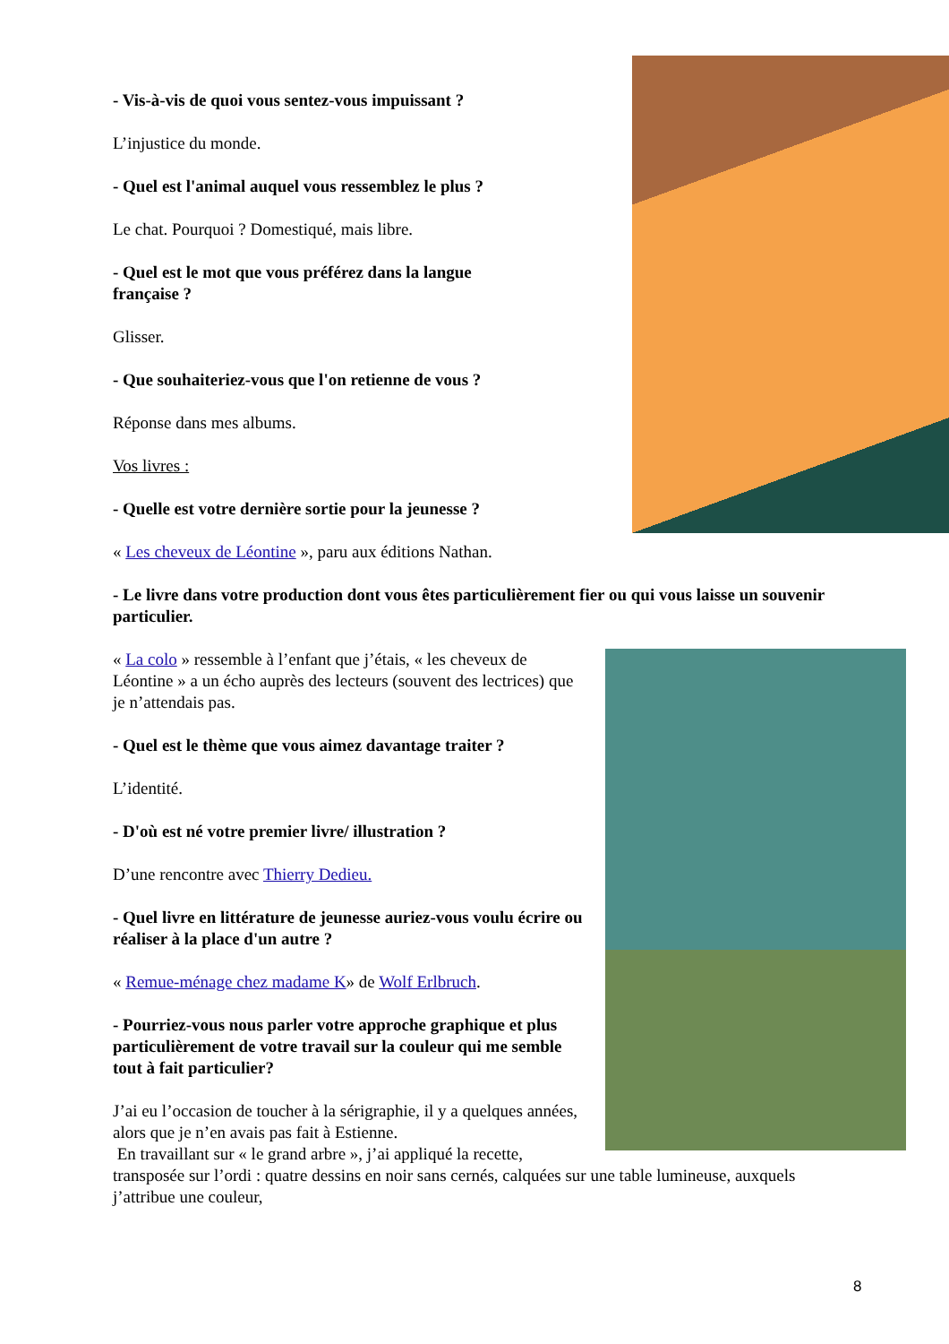- Vis-à-vis de quoi vous sentez-vous impuissant ?
L’injustice du monde.
- Quel est l'animal auquel vous ressemblez le plus ?
Le chat. Pourquoi ? Domestiqué, mais libre.
- Quel est le mot que vous préférez dans la langue
française ?
Glisser.
- Que souhaiteriez-vous que l'on retienne de vous ?
Réponse dans mes albums.
Vos livres :
- Quelle est votre dernière sortie pour la jeunesse ?
« Les cheveux de Léontine », paru aux éditions Nathan.
- Le livre dans votre production dont vous êtes particulièrement fier ou qui vous laisse un souvenir particulier.
« La colo » ressemble à l’enfant que j’étais, « les cheveux de Léontine » a un écho auprès des lecteurs (souvent des lectrices) que je n’attendais pas.
- Quel est le thème que vous aimez davantage traiter ?
L’identité.
- D'où est né votre premier livre/ illustration ?
D’une rencontre avec Thierry Dedieu.
- Quel livre en littérature de jeunesse auriez-vous voulu écrire ou réaliser à la place d'un autre ?
« Remue-ménage chez madame K» de Wolf Erlbruch.
- Pourriez-vous nous parler votre approche graphique et plus particulièrement de votre travail sur la couleur qui me semble tout à fait particulier?
J’ai eu l’occasion de toucher à la sérigraphie, il y a quelques années, alors que je n’en avais pas fait à Estienne.
En travaillant sur « le grand arbre », j’ai appliqué la recette, transposée sur l’ordi : quatre dessins en noir sans cernés, calquées sur une table lumineuse, auxquels j’attribue une couleur,
8